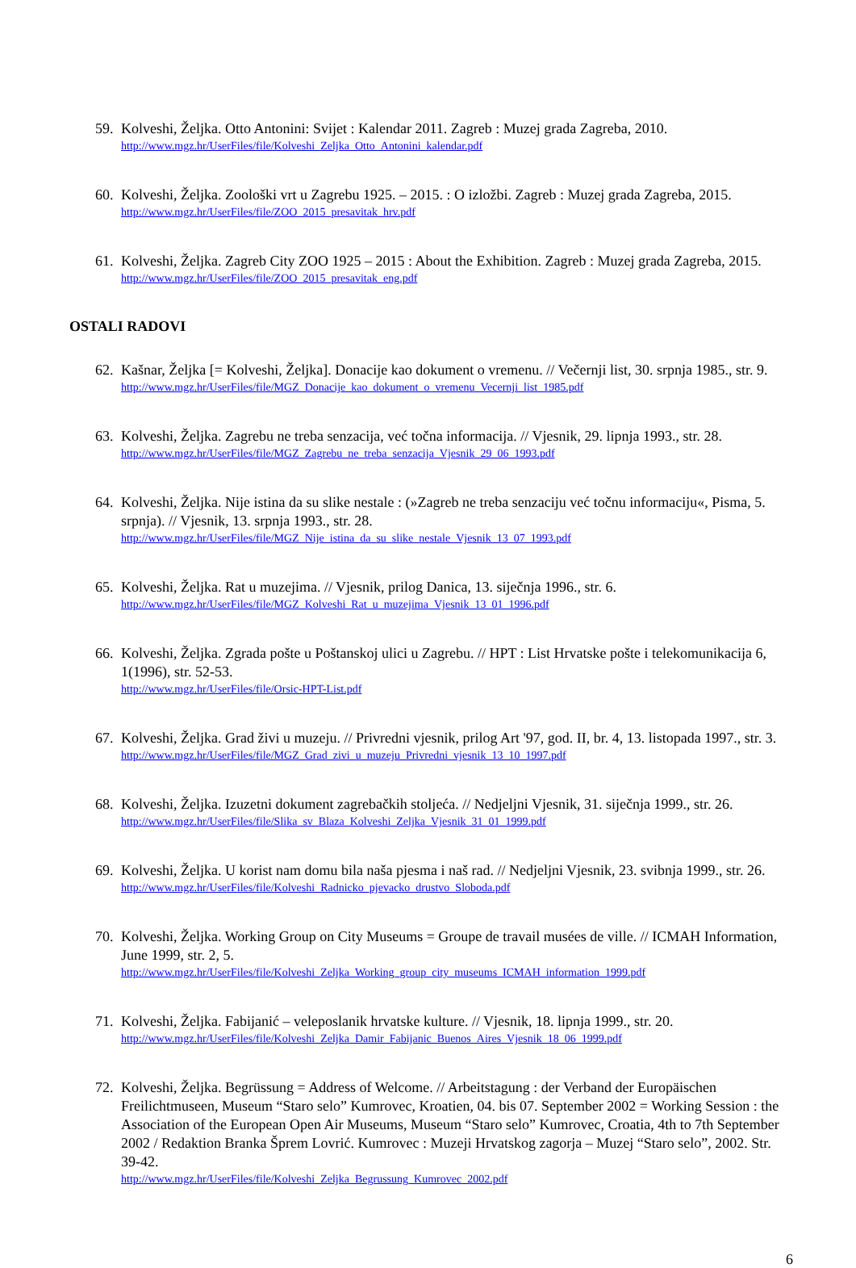59.
Kolveshi, Željka. Otto Antonini: Svijet : Kalendar 2011. Zagreb : Muzej grada Zagreba, 2010.
http://www.mgz.hr/UserFiles/file/Kolveshi_Zeljka_Otto_Antonini_kalendar.pdf
60.
Kolveshi, Željka. Zoološki vrt u Zagrebu 1925. – 2015. : O izložbi. Zagreb : Muzej grada Zagreba, 2015.
http://www.mgz.hr/UserFiles/file/ZOO_2015_presavitak_hrv.pdf
61.
Kolveshi, Željka. Zagreb City ZOO 1925 – 2015 : About the Exhibition. Zagreb : Muzej grada Zagreba, 2015.
http://www.mgz.hr/UserFiles/file/ZOO_2015_presavitak_eng.pdf
OSTALI RADOVI
62.
Kašnar, Željka [= Kolveshi, Željka]. Donacije kao dokument o vremenu. // Večernji list, 30. srpnja 1985., str. 9.
http://www.mgz.hr/UserFiles/file/MGZ_Donacije_kao_dokument_o_vremenu_Vecernji_list_1985.pdf
63.
Kolveshi, Željka. Zagrebu ne treba senzacija, već točna informacija. // Vjesnik, 29. lipnja 1993., str. 28.
http://www.mgz.hr/UserFiles/file/MGZ_Zagrebu_ne_treba_senzacija_Vjesnik_29_06_1993.pdf
64.
Kolveshi, Željka. Nije istina da su slike nestale : (»Zagreb ne treba senzaciju već točnu informaciju«, Pisma, 5. srpnja). // Vjesnik, 13. srpnja 1993., str. 28.
http://www.mgz.hr/UserFiles/file/MGZ_Nije_istina_da_su_slike_nestale_Vjesnik_13_07_1993.pdf
65.
Kolveshi, Željka. Rat u muzejima. // Vjesnik, prilog Danica, 13. siječnja 1996., str. 6.
http://www.mgz.hr/UserFiles/file/MGZ_Kolveshi_Rat_u_muzejima_Vjesnik_13_01_1996.pdf
66.
Kolveshi, Željka. Zgrada pošte u Poštanskoj ulici u Zagrebu. // HPT : List Hrvatske pošte i telekomunikacija 6, 1(1996), str. 52-53.
http://www.mgz.hr/UserFiles/file/Orsic-HPT-List.pdf
67.
Kolveshi, Željka. Grad živi u muzeju. // Privredni vjesnik, prilog Art '97, god. II, br. 4, 13. listopada 1997., str. 3.
http://www.mgz.hr/UserFiles/file/MGZ_Grad_zivi_u_muzeju_Privredni_vjesnik_13_10_1997.pdf
68.
Kolveshi, Željka. Izuzetni dokument zagrebačkih stoljeća. // Nedjeljni Vjesnik, 31. siječnja 1999., str. 26.
http://www.mgz.hr/UserFiles/file/Slika_sv_Blaza_Kolveshi_Zeljka_Vjesnik_31_01_1999.pdf
69.
Kolveshi, Željka. U korist nam domu bila naša pjesma i naš rad. // Nedjeljni Vjesnik, 23. svibnja 1999., str. 26.
http://www.mgz.hr/UserFiles/file/Kolveshi_Radnicko_pjevacko_drustvo_Sloboda.pdf
70.
Kolveshi, Željka. Working Group on City Museums = Groupe de travail musées de ville. // ICMAH Information, June 1999, str. 2, 5.
http://www.mgz.hr/UserFiles/file/Kolveshi_Zeljka_Working_group_city_museums_ICMAH_information_1999.pdf
71.
Kolveshi, Željka. Fabijanić – veleposlanik hrvatske kulture. // Vjesnik, 18. lipnja 1999., str. 20.
http://www.mgz.hr/UserFiles/file/Kolveshi_Zeljka_Damir_Fabijanic_Buenos_Aires_Vjesnik_18_06_1999.pdf
72.
Kolveshi, Željka. Begrüssung = Address of Welcome. // Arbeitstagung : der Verband der Europäischen Freilichtmuseen, Museum “Staro selo” Kumrovec, Kroatien, 04. bis 07. September 2002 = Working Session : the Association of the European Open Air Museums, Museum “Staro selo” Kumrovec, Croatia, 4th to 7th September 2002 / Redaktion Branka Šprem Lovrić. Kumrovec : Muzeji Hrvatskog zagorja – Muzej “Staro selo”, 2002. Str. 39-42.
http://www.mgz.hr/UserFiles/file/Kolveshi_Zeljka_Begrussung_Kumrovec_2002.pdf
6